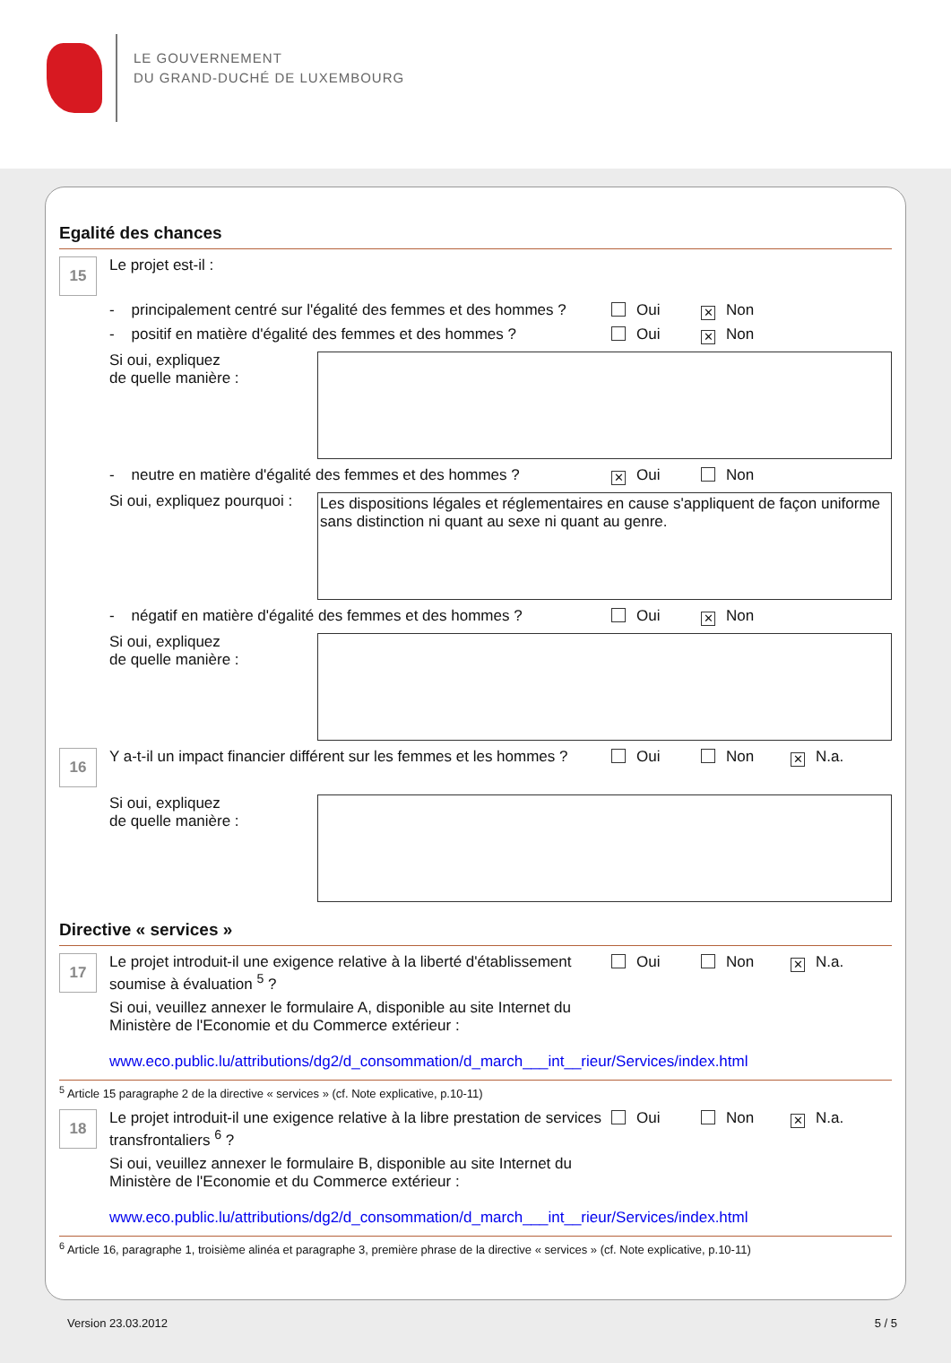LE GOUVERNEMENT
DU GRAND-DUCHÉ DE LUXEMBOURG
Egalité des chances
15
Le projet est-il :
- principalement centré sur l'égalité des femmes et des hommes ?
Oui
✕ Non
- positif en matière d'égalité des femmes et des hommes ?
Oui
✕ Non
Si oui, expliquez
de quelle manière :
- neutre en matière d'égalité des femmes et des hommes ?
✕ Oui Non
Si oui, expliquez pourquoi :
Les dispositions légales et réglementaires en cause s'appliquent de façon uniforme sans distinction ni quant au sexe ni quant au genre.
- négatif en matière d'égalité des femmes et des hommes ?
Oui
✕ Non
Si oui, expliquez
de quelle manière :
16
Y a-t-il un impact financier différent sur les femmes et les hommes ?
Oui Non
✕ N.a.
Si oui, expliquez
de quelle manière :
Directive « services »
17
Le projet introduit-il une exigence relative à la liberté d'établissement soumise à évaluation <sup>5</sup> ?
Oui Non
✕ N.a.
Si oui, veuillez annexer le formulaire A, disponible au site Internet du
Ministère de l'Economie et du Commerce extérieur :
www.eco.public.lu/attributions/dg2/d_consommation/d_march___int__rieur/Services/index.html
<sup>5</sup> Article 15 paragraphe 2 de la directive « services » (cf. Note explicative, p.10-11)
18
Le projet introduit-il une exigence relative à la libre prestation de services transfrontaliers <sup>6</sup> ?
Oui Non
✕ N.a.
Si oui, veuillez annexer le formulaire B, disponible au site Internet du
Ministère de l'Economie et du Commerce extérieur :
www.eco.public.lu/attributions/dg2/d_consommation/d_march___int__rieur/Services/index.html
<sup>6</sup> Article 16, paragraphe 1, troisième alinéa et paragraphe 3, première phrase de la directive « services » (cf. Note explicative, p.10-11)
Version 23.03.2012 5 / 5